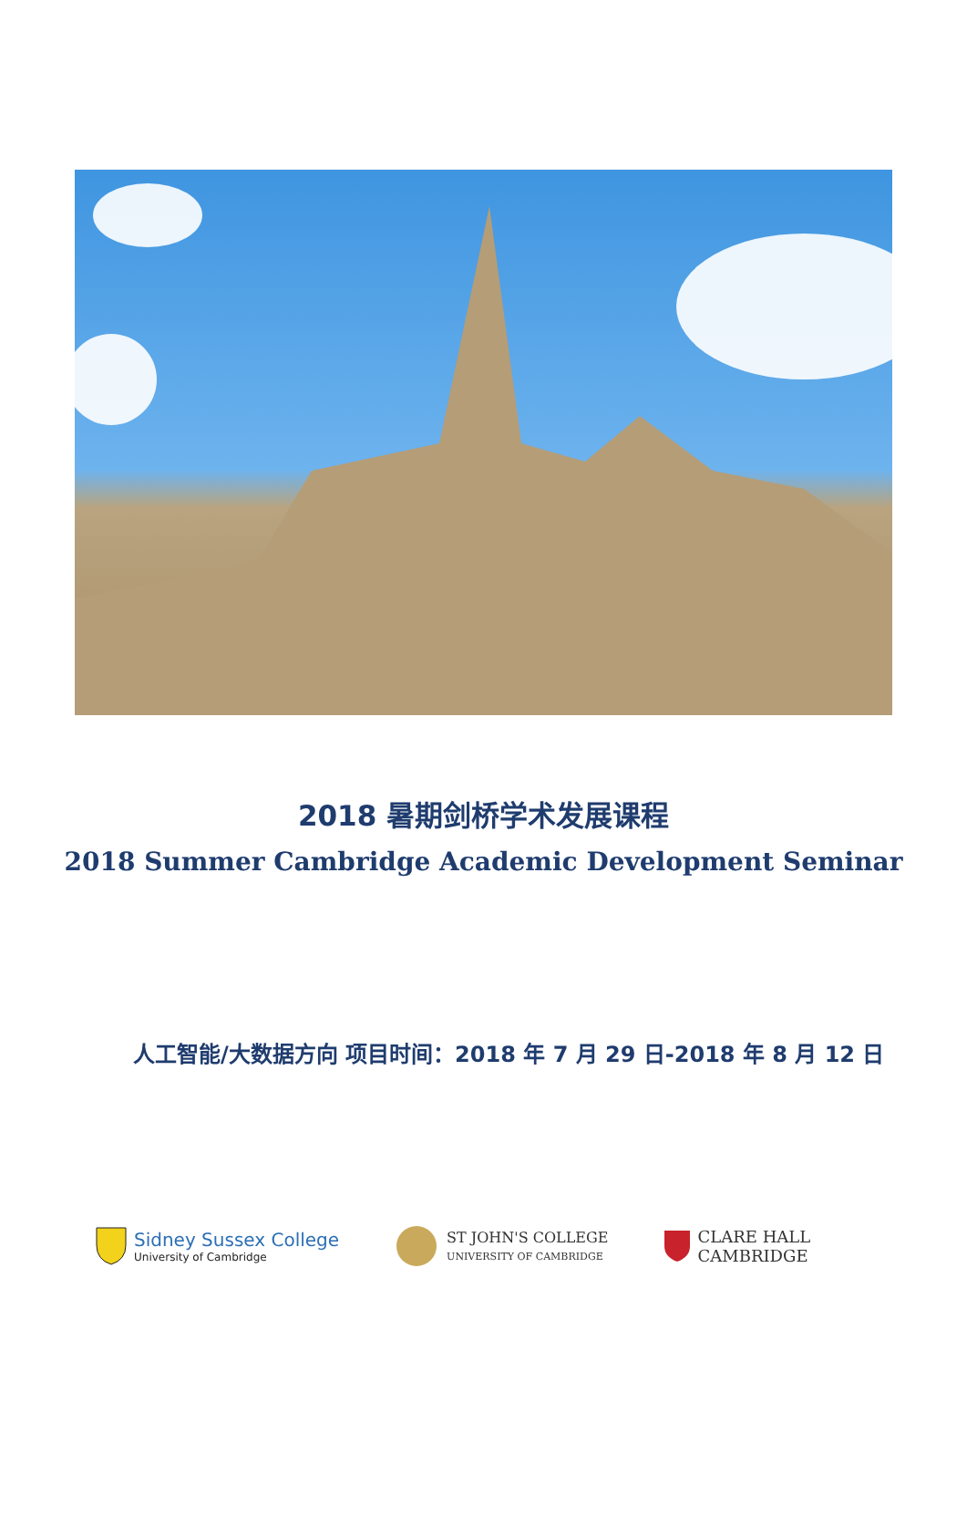2018 暑期剑桥学术发展课程
2018 Summer Cambridge Academic Development Seminar
人工智能/大数据方向 项目时间：2018 年 7 月 29 日-2018 年 8 月 12 日
Sidney Sussex College
University of Cambridge
ST JOHN'S COLLEGE
UNIVERSITY OF CAMBRIDGE
CLARE HALL
CAMBRIDGE